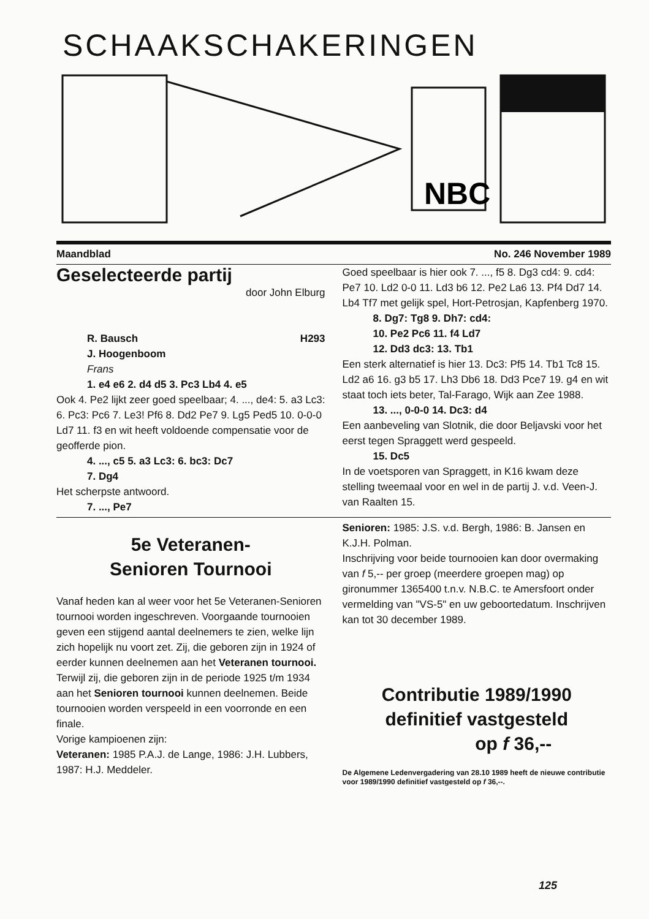SCHAAKSCHAKERINGEN
NBC
Maandblad No. 246 November 1989
Geselecteerde partij
door John Elburg
R. Bausch H293
J. Hoogenboom
Frans
1. e4 e6 2. d4 d5 3. Pc3 Lb4 4. e5
Ook 4. Pe2 lijkt zeer goed speelbaar; 4. ..., de4: 5. a3 Lc3: 6. Pc3: Pc6 7. Le3! Pf6 8. Dd2 Pe7 9. Lg5 Ped5 10. 0-0-0 Ld7 11. f3 en wit heeft voldoende compensatie voor de geofferde pion.
4. ..., c5 5. a3 Lc3: 6. bc3: Dc7
7. Dg4
Het scherpste antwoord.
7. ..., Pe7
Goed speelbaar is hier ook 7. ..., f5 8. Dg3 cd4: 9. cd4: Pe7 10. Ld2 0-0 11. Ld3 b6 12. Pe2 La6 13. Pf4 Dd7 14. Lb4 Tf7 met gelijk spel, Hort-Petrosjan, Kapfenberg 1970.
8. Dg7: Tg8 9. Dh7: cd4:
10. Pe2 Pc6 11. f4 Ld7
12. Dd3 dc3: 13. Tb1
Een sterk alternatief is hier 13. Dc3: Pf5 14. Tb1 Tc8 15. Ld2 a6 16. g3 b5 17. Lh3 Db6 18. Dd3 Pce7 19. g4 en wit staat toch iets beter, Tal-Farago, Wijk aan Zee 1988.
13. ..., 0-0-0 14. Dc3: d4
Een aanbeveling van Slotnik, die door Beljavski voor het eerst tegen Spraggett werd gespeeld.
15. Dc5
In de voetsporen van Spraggett, in K16 kwam deze stelling tweemaal voor en wel in de partij J. v.d. Veen-J. van Raalten 15.
5e Veteranen-
Senioren Tournooi
Vanaf heden kan al weer voor het 5e Veteranen-Senioren tournooi worden ingeschreven. Voorgaande tournooien geven een stijgend aantal deelnemers te zien, welke lijn zich hopelijk nu voort zet. Zij, die geboren zijn in 1924 of eerder kunnen deelnemen aan het Veteranen tournooi. Terwijl zij, die geboren zijn in de periode 1925 t/m 1934 aan het Senioren tournooi kunnen deelnemen. Beide tournooien worden verspeeld in een voorronde en een finale.
Vorige kampioenen zijn:
Veteranen: 1985 P.A.J. de Lange, 1986: J.H. Lubbers, 1987: H.J. Meddeler.
Senioren: 1985: J.S. v.d. Bergh, 1986: B. Jansen en K.J.H. Polman.
Inschrijving voor beide tournooien kan door overmaking van f 5,-- per groep (meerdere groepen mag) op gironummer 1365400 t.n.v. N.B.C. te Amersfoort onder vermelding van "VS-5" en uw geboortedatum. Inschrijven kan tot 30 december 1989.
Contributie 1989/1990 definitief vastgesteld
op f 36,--
De Algemene Ledenvergadering van 28.10 1989 heeft de nieuwe contributie voor 1989/1990 definitief vastgesteld op f 36,--.
125